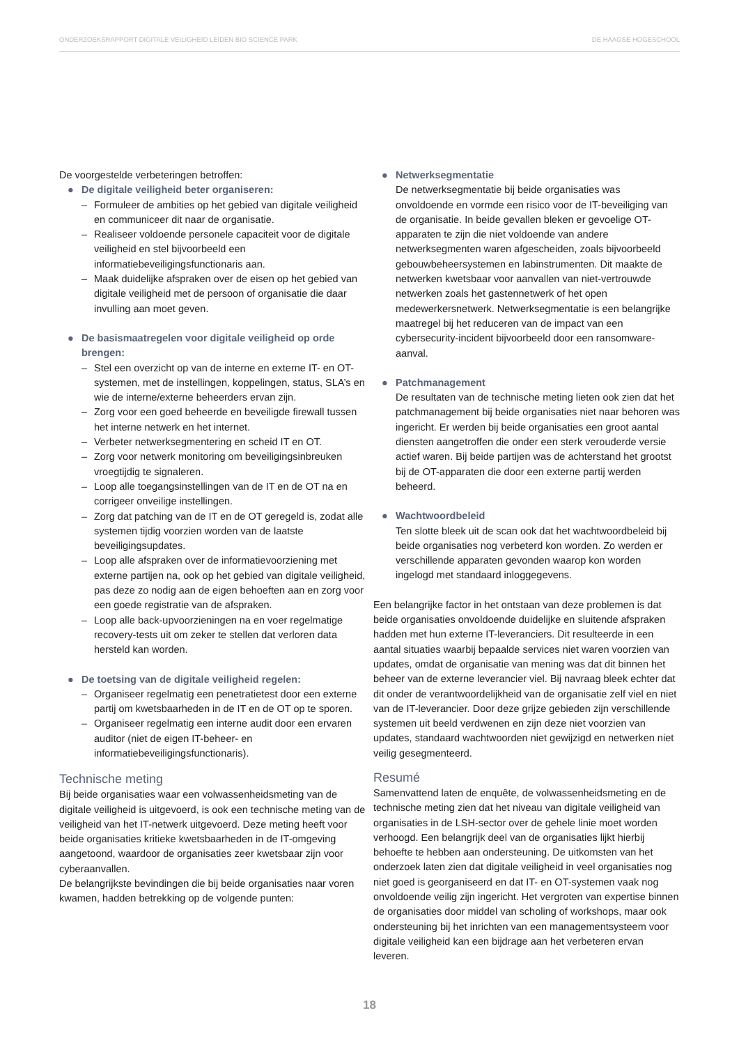ONDERZOEKSRAPPORT DIGITALE VEILIGHEID LEIDEN BIO SCIENCE PARK DE HAAGSE HOGESCHOOL
De voorgestelde verbeteringen betroffen:
● De digitale veiligheid beter organiseren:
– Formuleer de ambities op het gebied van digitale veiligheid en communiceer dit naar de organisatie.
– Realiseer voldoende personele capaciteit voor de digitale veiligheid en stel bijvoorbeeld een informatiebeveiligingsfunctionaris aan.
– Maak duidelijke afspraken over de eisen op het gebied van digitale veiligheid met de persoon of organisatie die daar invulling aan moet geven.
● De basismaatregelen voor digitale veiligheid op orde brengen:
– Stel een overzicht op van de interne en externe IT- en OT-systemen, met de instellingen, koppelingen, status, SLA’s en wie de interne/externe beheerders ervan zijn.
– Zorg voor een goed beheerde en beveiligde firewall tussen het interne netwerk en het internet.
– Verbeter netwerksegmentering en scheid IT en OT.
– Zorg voor netwerk monitoring om beveiligingsinbreuken vroegtijdig te signaleren.
– Loop alle toegangsinstellingen van de IT en de OT na en corrigeer onveilige instellingen.
– Zorg dat patching van de IT en de OT geregeld is, zodat alle systemen tijdig voorzien worden van de laatste beveiligingsupdates.
– Loop alle afspraken over de informatievoorziening met externe partijen na, ook op het gebied van digitale veiligheid, pas deze zo nodig aan de eigen behoeften aan en zorg voor een goede registratie van de afspraken.
– Loop alle back-upvoorzieningen na en voer regelmatige recovery-tests uit om zeker te stellen dat verloren data hersteld kan worden.
● De toetsing van de digitale veiligheid regelen:
– Organiseer regelmatig een penetratietest door een externe partij om kwetsbaarheden in de IT en de OT op te sporen.
– Organiseer regelmatig een interne audit door een ervaren auditor (niet de eigen IT-beheer- en informatiebeveiligingsfunctionaris).
Technische meting
Bij beide organisaties waar een volwassenheidsmeting van de digitale veiligheid is uitgevoerd, is ook een technische meting van de veiligheid van het IT-netwerk uitgevoerd. Deze meting heeft voor beide organisaties kritieke kwetsbaarheden in de IT-omgeving aangetoond, waardoor de organisaties zeer kwetsbaar zijn voor cyberaanvallen.
De belangrijkste bevindingen die bij beide organisaties naar voren kwamen, hadden betrekking op de volgende punten:
● Netwerksegmentatie
De netwerksegmentatie bij beide organisaties was onvoldoende en vormde een risico voor de IT-beveiliging van de organisatie. In beide gevallen bleken er gevoelige OT-apparaten te zijn die niet voldoende van andere netwerksegmenten waren afgescheiden, zoals bijvoorbeeld gebouwbeheersystemen en labinstrumenten. Dit maakte de netwerken kwetsbaar voor aanvallen van niet-vertrouwde netwerken zoals het gastennetwerk of het open medewerkersnetwerk. Netwerksegmentatie is een belangrijke maatregel bij het reduceren van de impact van een cybersecurity-incident bijvoorbeeld door een ransomware-aanval.
● Patchmanagement
De resultaten van de technische meting lieten ook zien dat het patchmanagement bij beide organisaties niet naar behoren was ingericht. Er werden bij beide organisaties een groot aantal diensten aangetroffen die onder een sterk verouderde versie actief waren. Bij beide partijen was de achterstand het grootst bij de OT-apparaten die door een externe partij werden beheerd.
● Wachtwoordbeleid
Ten slotte bleek uit de scan ook dat het wachtwoordbeleid bij beide organisaties nog verbeterd kon worden. Zo werden er verschillende apparaten gevonden waarop kon worden ingelogd met standaard inloggegevens.
Een belangrijke factor in het ontstaan van deze problemen is dat beide organisaties onvoldoende duidelijke en sluitende afspraken hadden met hun externe IT-leveranciers. Dit resulteerde in een aantal situaties waarbij bepaalde services niet waren voorzien van updates, omdat de organisatie van mening was dat dit binnen het beheer van de externe leverancier viel. Bij navraag bleek echter dat dit onder de verantwoordelijkheid van de organisatie zelf viel en niet van de IT-leverancier. Door deze grijze gebieden zijn verschillende systemen uit beeld verdwenen en zijn deze niet voorzien van updates, standaard wachtwoorden niet gewijzigd en netwerken niet veilig gesegmenteerd.
Resumé
Samenvattend laten de enquête, de volwassenheidsmeting en de technische meting zien dat het niveau van digitale veiligheid van organisaties in de LSH-sector over de gehele linie moet worden verhoogd. Een belangrijk deel van de organisaties lijkt hierbij behoefte te hebben aan ondersteuning. De uitkomsten van het onderzoek laten zien dat digitale veiligheid in veel organisaties nog niet goed is georganiseerd en dat IT- en OT-systemen vaak nog onvoldoende veilig zijn ingericht. Het vergroten van expertise binnen de organisaties door middel van scholing of workshops, maar ook ondersteuning bij het inrichten van een managementsysteem voor digitale veiligheid kan een bijdrage aan het verbeteren ervan leveren.
18